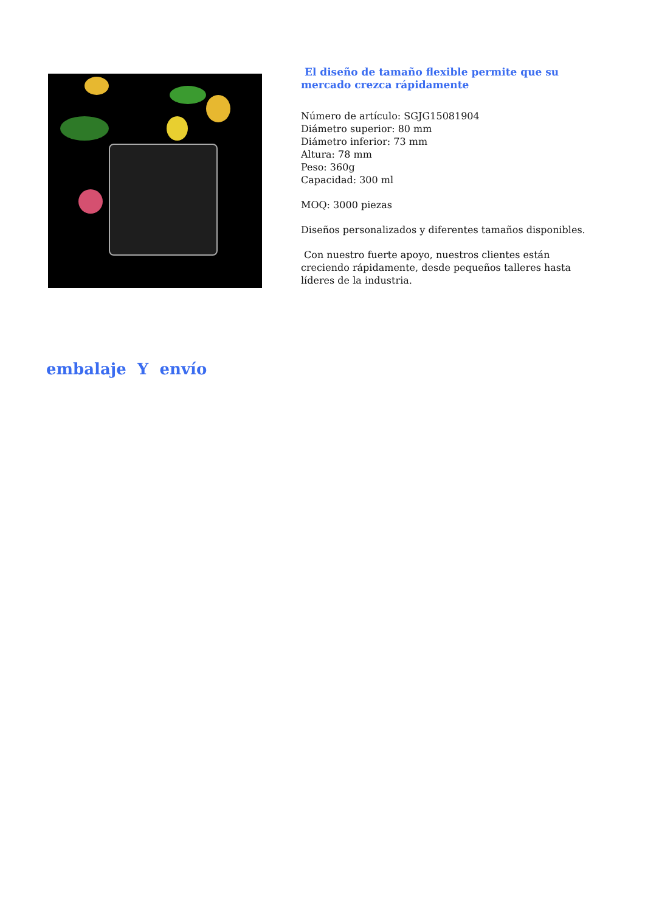El diseño de tamaño flexible permite que su mercado crezca rápidamente
Número de artículo: SGJG15081904
Diámetro superior: 80 mm
Diámetro inferior: 73 mm
Altura: 78 mm
Peso: 360g
Capacidad: 300 ml
MOQ: 3000 piezas
Diseños personalizados y diferentes tamaños disponibles.
Con nuestro fuerte apoyo, nuestros clientes están creciendo rápidamente, desde pequeños talleres hasta líderes de la industria.
embalaje Y envío